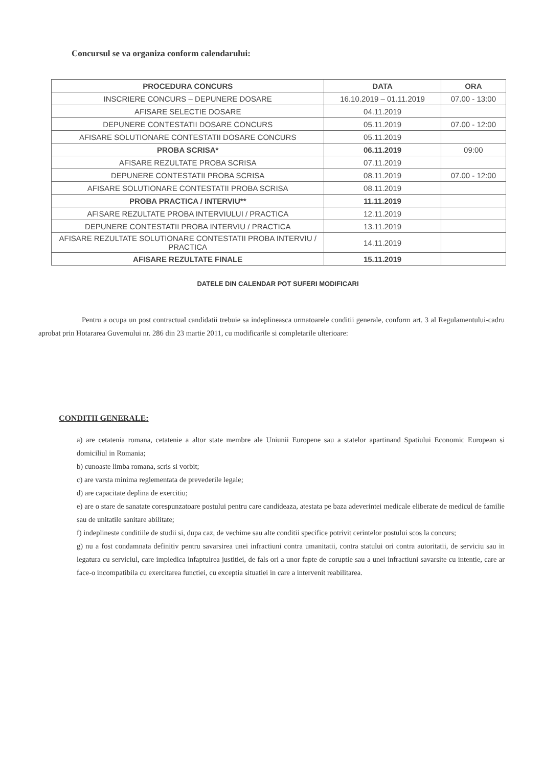Concursul se va organiza conform calendarului:
| PROCEDURA CONCURS | DATA | ORA |
| --- | --- | --- |
| INSCRIERE CONCURS – DEPUNERE DOSARE | 16.10.2019 – 01.11.2019 | 07.00 - 13:00 |
| AFISARE SELECTIE DOSARE | 04.11.2019 | |
| DEPUNERE CONTESTATII DOSARE CONCURS | 05.11.2019 | 07.00 - 12:00 |
| AFISARE SOLUTIONARE CONTESTATII DOSARE CONCURS | 05.11.2019 | |
| PROBA SCRISA* | 06.11.2019 | 09:00 |
| AFISARE REZULTATE PROBA SCRISA | 07.11.2019 | |
| DEPUNERE CONTESTATII PROBA SCRISA | 08.11.2019 | 07.00 - 12:00 |
| AFISARE SOLUTIONARE CONTESTATII PROBA SCRISA | 08.11.2019 | |
| PROBA PRACTICA / INTERVIU** | 11.11.2019 | |
| AFISARE REZULTATE PROBA INTERVIULUI / PRACTICA | 12.11.2019 | |
| DEPUNERE CONTESTATII PROBA INTERVIU / PRACTICA | 13.11.2019 | |
| AFISARE REZULTATE SOLUTIONARE CONTESTATII PROBA INTERVIU / PRACTICA | 14.11.2019 | |
| AFISARE REZULTATE FINALE | 15.11.2019 | |
DATELE DIN CALENDAR POT SUFERI MODIFICARI
Pentru a ocupa un post contractual candidatii trebuie sa indeplineasca urmatoarele conditii generale, conform art. 3 al Regulamentului-cadru aprobat prin Hotararea Guvernului nr. 286 din 23 martie 2011, cu modificarile si completarile ulterioare:
CONDITII GENERALE:
a) are cetatenia romana, cetatenie a altor state membre ale Uniunii Europene sau a statelor apartinand Spatiului Economic European si domiciliul in Romania;
b) cunoaste limba romana, scris si vorbit;
c) are varsta minima reglementata de prevederile legale;
d) are capacitate deplina de exercitiu;
e) are o stare de sanatate corespunzatoare postului pentru care candideaza, atestata pe baza adeverintei medicale eliberate de medicul de familie sau de unitatile sanitare abilitate;
f) indeplineste conditiile de studii si, dupa caz, de vechime sau alte conditii specifice potrivit cerintelor postului scos la concurs;
g) nu a fost condamnata definitiv pentru savarsirea unei infractiuni contra umanitatii, contra statului ori contra autoritatii, de serviciu sau in legatura cu serviciul, care impiedica infaptuirea justitiei, de fals ori a unor fapte de coruptie sau a unei infractiuni savarsite cu intentie, care ar face-o incompatibila cu exercitarea functiei, cu exceptia situatiei in care a intervenit reabilitarea.